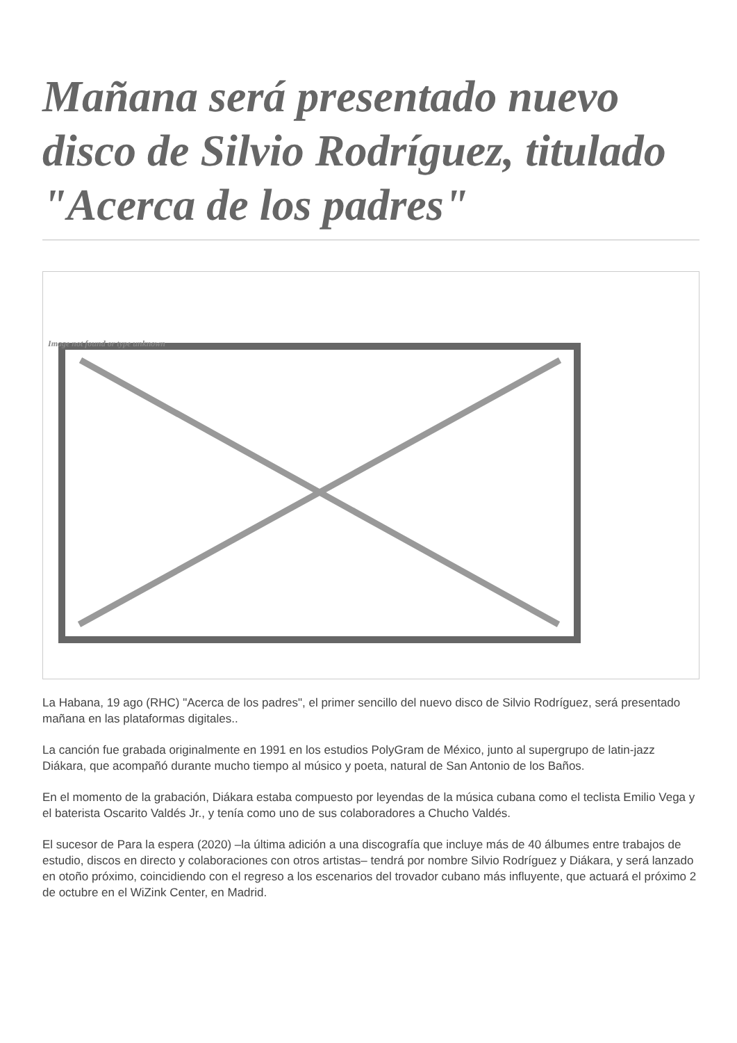Mañana será presentado nuevo disco de Silvio Rodríguez, titulado "Acerca de los padres"
Image not found or type unknown
La Habana, 19 ago (RHC) "Acerca de los padres", el primer sencillo del nuevo disco de Silvio Rodríguez, será presentado mañana en las plataformas digitales..
La canción fue grabada originalmente en 1991 en los estudios PolyGram de México, junto al supergrupo de latin-jazz Diákara, que acompañó durante mucho tiempo al músico y poeta, natural de San Antonio de los Baños.
En el momento de la grabación, Diákara estaba compuesto por leyendas de la música cubana como el teclista Emilio Vega y el baterista Oscarito Valdés Jr., y tenía como uno de sus colaboradores a Chucho Valdés.
El sucesor de Para la espera (2020) –la última adición a una discografía que incluye más de 40 álbumes entre trabajos de estudio, discos en directo y colaboraciones con otros artistas– tendrá por nombre Silvio Rodríguez y Diákara, y será lanzado en otoño próximo, coincidiendo con el regreso a los escenarios del trovador cubano más influyente, que actuará el próximo 2 de octubre en el WiZink Center, en Madrid.